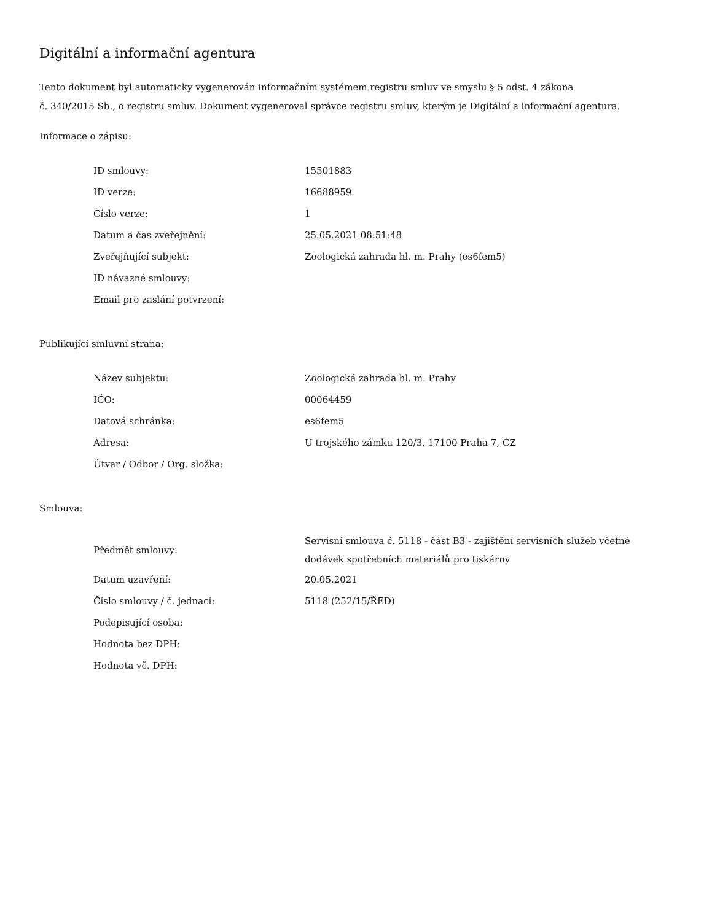Digitální a informační agentura
Tento dokument byl automaticky vygenerován informačním systémem registru smluv ve smyslu § 5 odst. 4 zákona
č. 340/2015 Sb., o registru smluv. Dokument vygeneroval správce registru smluv, kterým je Digitální a informační agentura.
Informace o zápisu:
| ID smlouvy: | 15501883 |
| ID verze: | 16688959 |
| Číslo verze: | 1 |
| Datum a čas zveřejnění: | 25.05.2021 08:51:48 |
| Zveřejňující subjekt: | Zoologická zahrada hl. m. Prahy (es6fem5) |
| ID návazné smlouvy: | |
| Email pro zaslání potvrzení: | |
Publikující smluvní strana:
| Název subjektu: | Zoologická zahrada hl. m. Prahy |
| IČO: | 00064459 |
| Datová schránka: | es6fem5 |
| Adresa: | U trojského zámku 120/3, 17100 Praha 7, CZ |
| Útvar / Odbor / Org. složka: | |
Smlouva:
| Předmět smlouvy: | Servisní smlouva č. 5118 - část B3 - zajištění servisních služeb včetně dodávek spotřebních materiálů pro tiskárny |
| Datum uzavření: | 20.05.2021 |
| Číslo smlouvy / č. jednací: | 5118 (252/15/ŘED) |
| Podepisující osoba: | |
| Hodnota bez DPH: | |
| Hodnota vč. DPH: | |